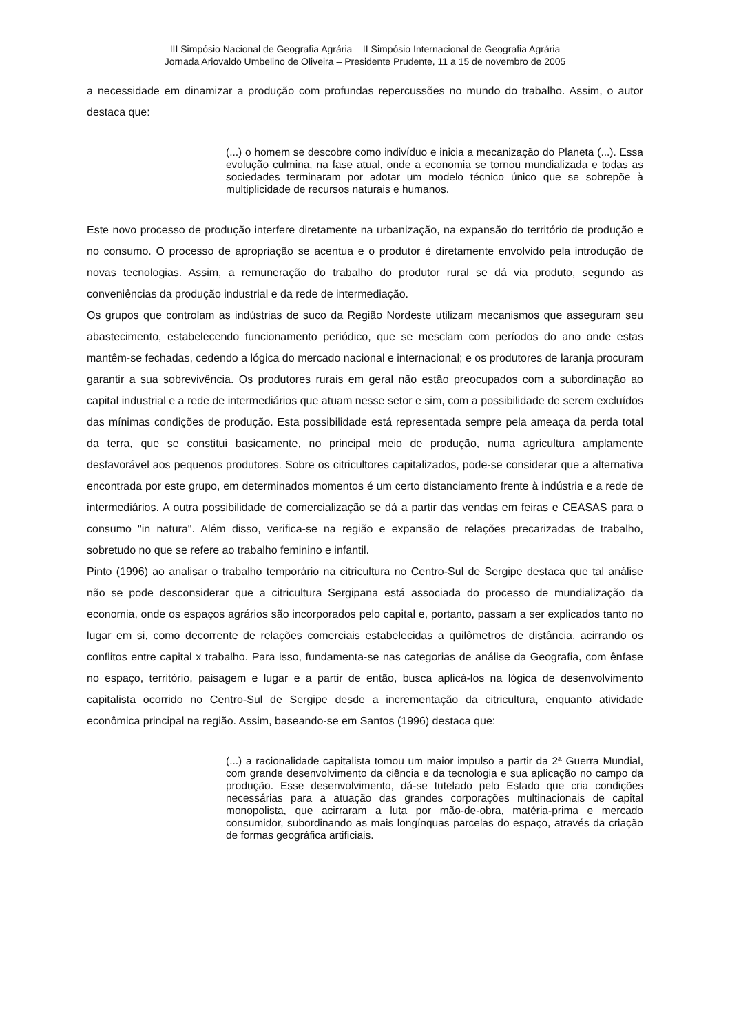III Simpósio Nacional de Geografia Agrária – II Simpósio Internacional de Geografia Agrária
Jornada Ariovaldo Umbelino de Oliveira – Presidente Prudente, 11 a 15 de novembro de 2005
a necessidade em dinamizar a produção com profundas repercussões no mundo do trabalho. Assim, o autor destaca que:
(...) o homem se descobre como indivíduo e inicia a mecanização do Planeta (...). Essa evolução culmina, na fase atual, onde a economia se tornou mundializada e todas as sociedades terminaram por adotar um modelo técnico único que se sobrepõe à multiplicidade de recursos naturais e humanos.
Este novo processo de produção interfere diretamente na urbanização, na expansão do território de produção e no consumo. O processo de apropriação se acentua e o produtor é diretamente envolvido pela introdução de novas tecnologias. Assim, a remuneração do trabalho do produtor rural se dá via produto, segundo as conveniências da produção industrial e da rede de intermediação.
Os grupos que controlam as indústrias de suco da Região Nordeste utilizam mecanismos que asseguram seu abastecimento, estabelecendo funcionamento periódico, que se mesclam com períodos do ano onde estas mantêm-se fechadas, cedendo a lógica do mercado nacional e internacional; e os produtores de laranja procuram garantir a sua sobrevivência. Os produtores rurais em geral não estão preocupados com a subordinação ao capital industrial e a rede de intermediários que atuam nesse setor e sim, com a possibilidade de serem excluídos das mínimas condições de produção. Esta possibilidade está representada sempre pela ameaça da perda total da terra, que se constitui basicamente, no principal meio de produção, numa agricultura amplamente desfavorável aos pequenos produtores. Sobre os citricultores capitalizados, pode-se considerar que a alternativa encontrada por este grupo, em determinados momentos é um certo distanciamento frente à indústria e a rede de intermediários. A outra possibilidade de comercialização se dá a partir das vendas em feiras e CEASAS para o consumo "in natura". Além disso, verifica-se na região e expansão de relações precarizadas de trabalho, sobretudo no que se refere ao trabalho feminino e infantil.
Pinto (1996) ao analisar o trabalho temporário na citricultura no Centro-Sul de Sergipe destaca que tal análise não se pode desconsiderar que a citricultura Sergipana está associada do processo de mundialização da economia, onde os espaços agrários são incorporados pelo capital e, portanto, passam a ser explicados tanto no lugar em si, como decorrente de relações comerciais estabelecidas a quilômetros de distância, acirrando os conflitos entre capital x trabalho. Para isso, fundamenta-se nas categorias de análise da Geografia, com ênfase no espaço, território, paisagem e lugar e a partir de então, busca aplicá-los na lógica de desenvolvimento capitalista ocorrido no Centro-Sul de Sergipe desde a incrementação da citricultura, enquanto atividade econômica principal na região. Assim, baseando-se em Santos (1996) destaca que:
(...) a racionalidade capitalista tomou um maior impulso a partir da 2ª Guerra Mundial, com grande desenvolvimento da ciência e da tecnologia e sua aplicação no campo da produção. Esse desenvolvimento, dá-se tutelado pelo Estado que cria condições necessárias para a atuação das grandes corporações multinacionais de capital monopolista, que acirraram a luta por mão-de-obra, matéria-prima e mercado consumidor, subordinando as mais longínquas parcelas do espaço, através da criação de formas geográfica artificiais.